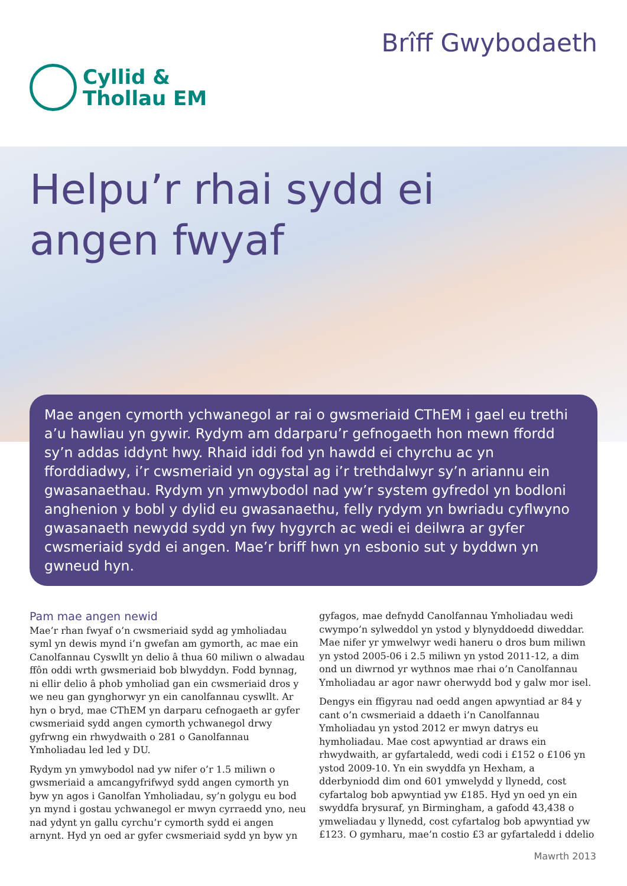Cyllid &
Thollau EM
Brîff Gwybodaeth
Helpu’r rhai sydd ei
angen fwyaf
Mae angen cymorth ychwanegol ar rai o gwsmeriaid CThEM i gael eu trethi a’u hawliau yn gywir. Rydym am ddarparu’r gefnogaeth hon mewn ffordd sy’n addas iddynt hwy. Rhaid iddi fod yn hawdd ei chyrchu ac yn fforddiadwy, i’r cwsmeriaid yn ogystal ag i’r trethdalwyr sy’n ariannu ein gwasanaethau. Rydym yn ymwybodol nad yw’r system gyfredol yn bodloni anghenion y bobl y dylid eu gwasanaethu, felly rydym yn bwriadu cyflwyno gwasanaeth newydd sydd yn fwy hygyrch ac wedi ei deilwra ar gyfer cwsmeriaid sydd ei angen. Mae’r briff hwn yn esbonio sut y byddwn yn gwneud hyn.
Pam mae angen newid
Mae’r rhan fwyaf o’n cwsmeriaid sydd ag ymholiadau syml yn dewis mynd i’n gwefan am gymorth, ac mae ein Canolfannau Cyswllt yn delio â thua 60 miliwn o alwadau ffôn oddi wrth gwsmeriaid bob blwyddyn. Fodd bynnag, ni ellir delio â phob ymholiad gan ein cwsmeriaid dros y we neu gan gynghorwyr yn ein canolfannau cyswllt. Ar hyn o bryd, mae CThEM yn darparu cefnogaeth ar gyfer cwsmeriaid sydd angen cymorth ychwanegol drwy gyfrwng ein rhwydwaith o 281 o Ganolfannau Ymholiadau led led y DU.
Rydym yn ymwybodol nad yw nifer o’r 1.5 miliwn o gwsmeriaid a amcangyfrifwyd sydd angen cymorth yn byw yn agos i Ganolfan Ymholiadau, sy’n golygu eu bod yn mynd i gostau ychwanegol er mwyn cyrraedd yno, neu nad ydynt yn gallu cyrchu’r cymorth sydd ei angen arnynt. Hyd yn oed ar gyfer cwsmeriaid sydd yn byw yn
gyfagos, mae defnydd Canolfannau Ymholiadau wedi cwympo’n sylweddol yn ystod y blynyddoedd diweddar. Mae nifer yr ymwelwyr wedi haneru o dros bum miliwn yn ystod 2005-06 i 2.5 miliwn yn ystod 2011-12, a dim ond un diwrnod yr wythnos mae rhai o’n Canolfannau Ymholiadau ar agor nawr oherwydd bod y galw mor isel.
Dengys ein ffigyrau nad oedd angen apwyntiad ar 84 y cant o’n cwsmeriaid a ddaeth i’n Canolfannau Ymholiadau yn ystod 2012 er mwyn datrys eu hymholiadau. Mae cost apwyntiad ar draws ein rhwydwaith, ar gyfartaledd, wedi codi i £152 o £106 yn ystod 2009-10. Yn ein swyddfa yn Hexham, a dderbyniodd dim ond 601 ymwelydd y llynedd, cost cyfartalog bob apwyntiad yw £185. Hyd yn oed yn ein swyddfa brysuraf, yn Birmingham, a gafodd 43,438 o ymweliadau y llynedd, cost cyfartalog bob apwyntiad yw £123. O gymharu, mae’n costio £3 ar gyfartaledd i ddelio
Mawrth 2013